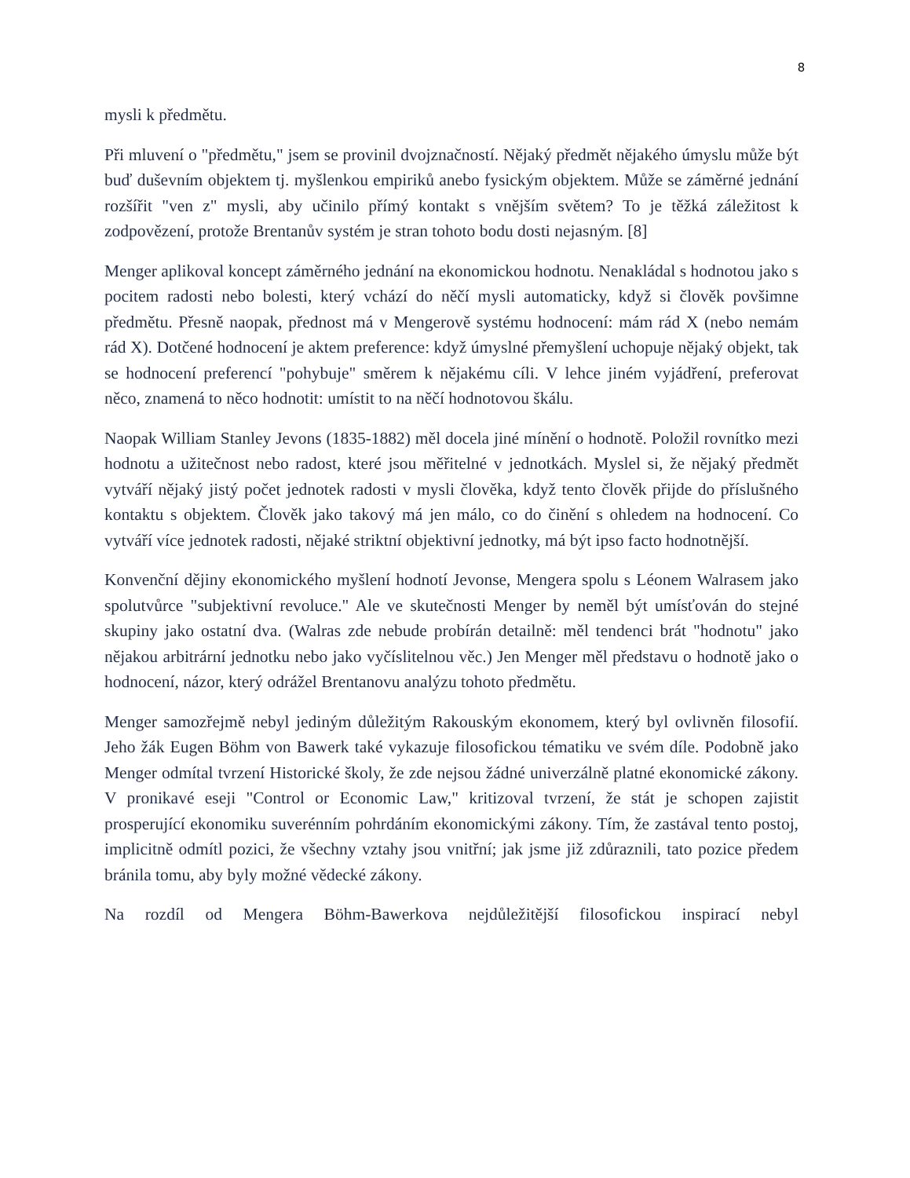8
mysli k předmětu.
Při mluvení o "předmětu," jsem se provinil dvojznačností. Nějaký předmět nějakého úmyslu může být buď duševním objektem tj. myšlenkou empiriků anebo fysickým objektem. Může se záměrné jednání rozšířit "ven z" mysli, aby učinilo přímý kontakt s vnějším světem? To je těžká záležitost k zodpovězení, protože Brentanův systém je stran tohoto bodu dosti nejasným. [8]
Menger aplikoval koncept záměrného jednání na ekonomickou hodnotu. Nenakládal s hodnotou jako s pocitem radosti nebo bolesti, který vchází do něčí mysli automaticky, když si člověk povšimne předmětu. Přesně naopak, přednost má v Mengerově systému hodnocení: mám rád X (nebo nemám rád X). Dotčené hodnocení je aktem preference: když úmyslné přemyšlení uchopuje nějaký objekt, tak se hodnocení preferencí "pohybuje" směrem k nějakému cíli. V lehce jiném vyjádření, preferovat něco, znamená to něco hodnotit: umístit to na něčí hodnotovou škálu.
Naopak William Stanley Jevons (1835-1882) měl docela jiné mínění o hodnotě. Položil rovnítko mezi hodnotu a užitečnost nebo radost, které jsou měřitelné v jednotkách. Myslel si, že nějaký předmět vytváří nějaký jistý počet jednotek radosti v mysli člověka, když tento člověk přijde do příslušného kontaktu s objektem. Člověk jako takový má jen málo, co do činění s ohledem na hodnocení. Co vytváří více jednotek radosti, nějaké striktní objektivní jednotky, má být ipso facto hodnotnější.
Konvenční dějiny ekonomického myšlení hodnotí Jevonse, Mengera spolu s Léonem Walrasem jako spolutvůrce "subjektivní revoluce." Ale ve skutečnosti Menger by neměl být umísťován do stejné skupiny jako ostatní dva. (Walras zde nebude probírán detailně: měl tendenci brát "hodnotu" jako nějakou arbitrární jednotku nebo jako vyčíslitelnou věc.) Jen Menger měl představu o hodnotě jako o hodnocení, názor, který odrážel Brentanovu analýzu tohoto předmětu.
Menger samozřejmě nebyl jediným důležitým Rakouským ekonomem, který byl ovlivněn filosofií. Jeho žák Eugen Böhm von Bawerk také vykazuje filosofickou tématiku ve svém díle. Podobně jako Menger odmítal tvrzení Historické školy, že zde nejsou žádné univerzálně platné ekonomické zákony. V pronikavé eseji "Control or Economic Law," kritizoval tvrzení, že stát je schopen zajistit prosperující ekonomiku suverénním pohrdáním ekonomickými zákony. Tím, že zastával tento postoj, implicitně odmítl pozici, že všechny vztahy jsou vnitřní; jak jsme již zdůraznili, tato pozice předem bránila tomu, aby byly možné vědecké zákony.
Na rozdíl od Mengera Böhm-Bawerkova nejdůležitější filosofickou inspirací nebyl